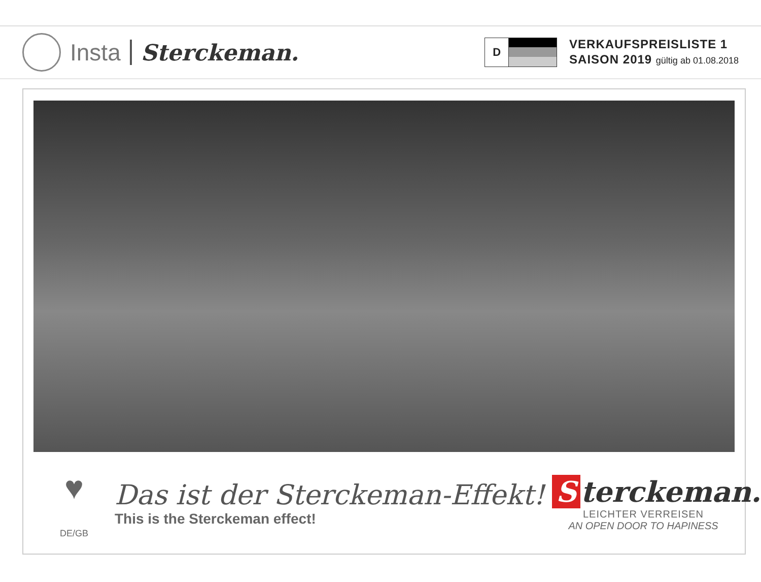Insta Sterckeman.
D
VERKAUFSPREISLISTE 1
SAISON 2019 gültig ab 01.08.2018
♥
DE/GB
Das ist der Sterckeman-Effekt!
This is the Sterckeman effect!
Sterckeman.
LEICHTER VERREISEN
AN OPEN DOOR TO HAPINESS